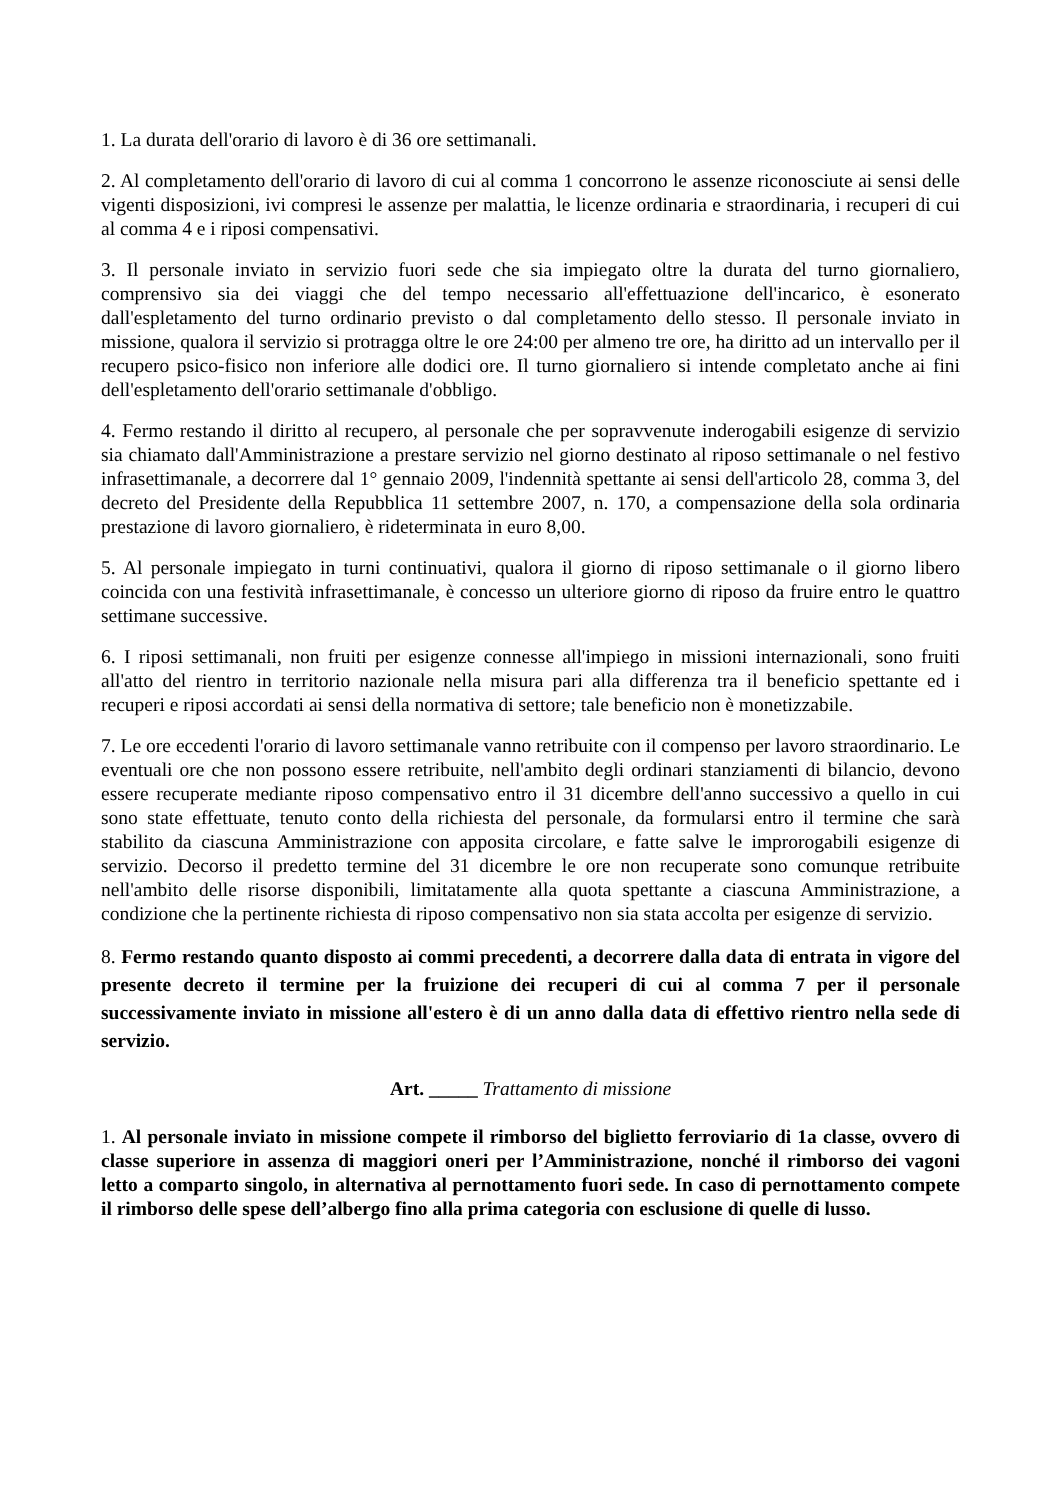1. La durata dell'orario di lavoro è di 36 ore settimanali.
2. Al completamento dell'orario di lavoro di cui al comma 1 concorrono le assenze riconosciute ai sensi delle vigenti disposizioni, ivi compresi le assenze per malattia, le licenze ordinaria e straordinaria, i recuperi di cui al comma 4 e i riposi compensativi.
3. Il personale inviato in servizio fuori sede che sia impiegato oltre la durata del turno giornaliero, comprensivo sia dei viaggi che del tempo necessario all'effettuazione dell'incarico, è esonerato dall'espletamento del turno ordinario previsto o dal completamento dello stesso. Il personale inviato in missione, qualora il servizio si protragga oltre le ore 24:00 per almeno tre ore, ha diritto ad un intervallo per il recupero psico-fisico non inferiore alle dodici ore. Il turno giornaliero si intende completato anche ai fini dell'espletamento dell'orario settimanale d'obbligo.
4. Fermo restando il diritto al recupero, al personale che per sopravvenute inderogabili esigenze di servizio sia chiamato dall'Amministrazione a prestare servizio nel giorno destinato al riposo settimanale o nel festivo infrasettimanale, a decorrere dal 1° gennaio 2009, l'indennità spettante ai sensi dell'articolo 28, comma 3, del decreto del Presidente della Repubblica 11 settembre 2007, n. 170, a compensazione della sola ordinaria prestazione di lavoro giornaliero, è rideterminata in euro 8,00.
5. Al personale impiegato in turni continuativi, qualora il giorno di riposo settimanale o il giorno libero coincida con una festività infrasettimanale, è concesso un ulteriore giorno di riposo da fruire entro le quattro settimane successive.
6. I riposi settimanali, non fruiti per esigenze connesse all'impiego in missioni internazionali, sono fruiti all'atto del rientro in territorio nazionale nella misura pari alla differenza tra il beneficio spettante ed i recuperi e riposi accordati ai sensi della normativa di settore; tale beneficio non è monetizzabile.
7. Le ore eccedenti l'orario di lavoro settimanale vanno retribuite con il compenso per lavoro straordinario. Le eventuali ore che non possono essere retribuite, nell'ambito degli ordinari stanziamenti di bilancio, devono essere recuperate mediante riposo compensativo entro il 31 dicembre dell'anno successivo a quello in cui sono state effettuate, tenuto conto della richiesta del personale, da formularsi entro il termine che sarà stabilito da ciascuna Amministrazione con apposita circolare, e fatte salve le improrogabili esigenze di servizio. Decorso il predetto termine del 31 dicembre le ore non recuperate sono comunque retribuite nell'ambito delle risorse disponibili, limitatamente alla quota spettante a ciascuna Amministrazione, a condizione che la pertinente richiesta di riposo compensativo non sia stata accolta per esigenze di servizio.
8. Fermo restando quanto disposto ai commi precedenti, a decorrere dalla data di entrata in vigore del presente decreto il termine per la fruizione dei recuperi di cui al comma 7 per il personale successivamente inviato in missione all'estero è di un anno dalla data di effettivo rientro nella sede di servizio.
Art. _____ Trattamento di missione
1. Al personale inviato in missione compete il rimborso del biglietto ferroviario di 1a classe, ovvero di classe superiore in assenza di maggiori oneri per l’Amministrazione, nonché il rimborso dei vagoni letto a comparto singolo, in alternativa al pernottamento fuori sede. In caso di pernottamento compete il rimborso delle spese dell’albergo fino alla prima categoria con esclusione di quelle di lusso.